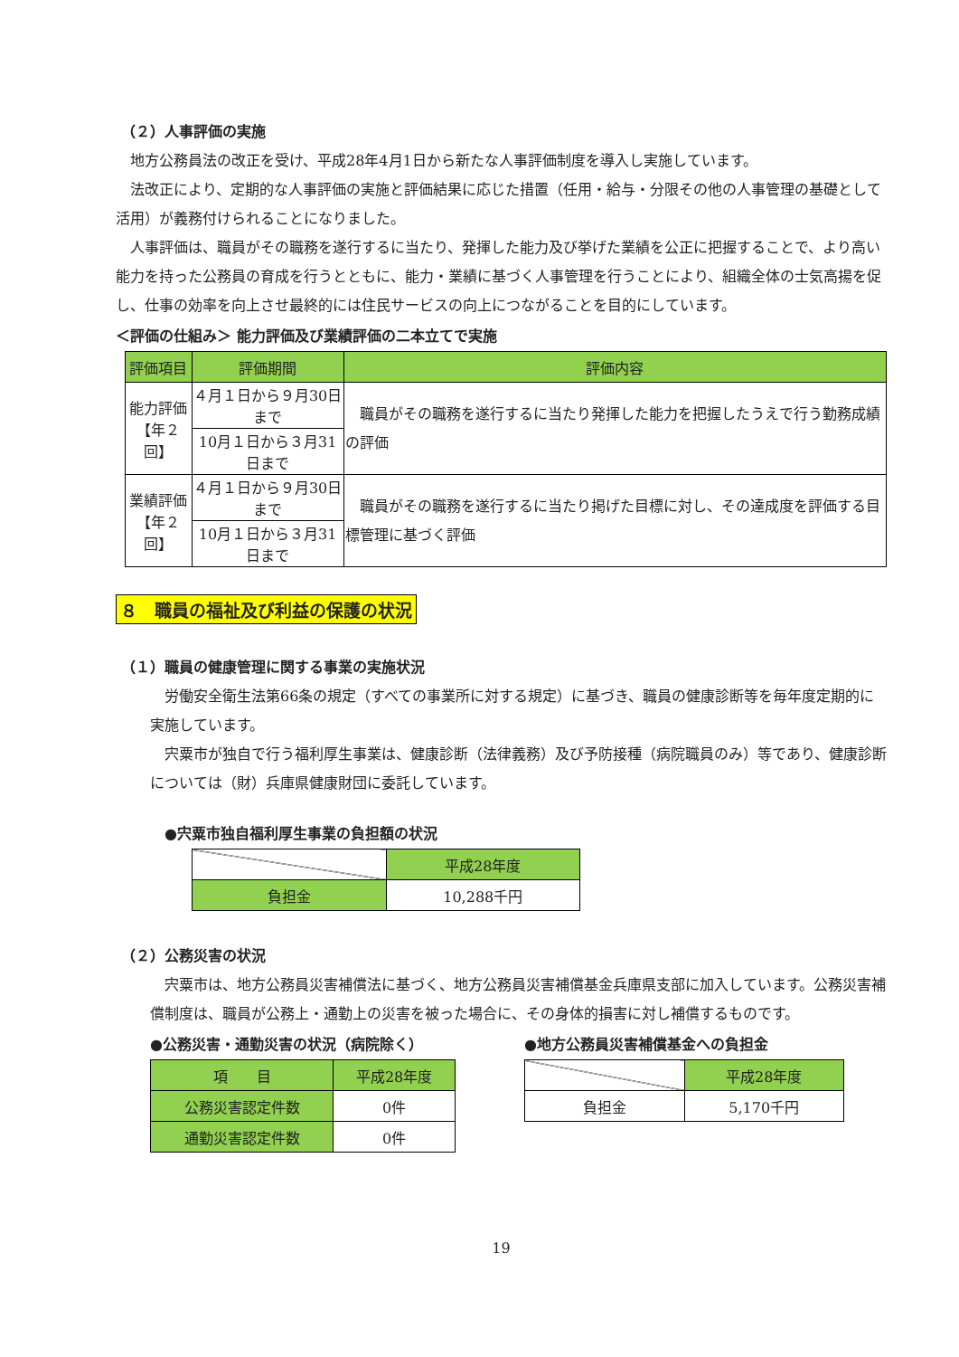（２）人事評価の実施
地方公務員法の改正を受け、平成28年4月1日から新たな人事評価制度を導入し実施しています。
法改正により、定期的な人事評価の実施と評価結果に応じた措置（任用・給与・分限その他の人事管理の基礎として活用）が義務付けられることになりました。
人事評価は、職員がその職務を遂行するに当たり、発揮した能力及び挙げた業績を公正に把握することで、より高い能力を持った公務員の育成を行うとともに、能力・業績に基づく人事管理を行うことにより、組織全体の士気高揚を促し、仕事の効率を向上させ最終的には住民サービスの向上につながることを目的にしています。
＜評価の仕組み＞ 能力評価及び業績評価の二本立てで実施
| 評価項目 | 評価期間 | 評価内容 |
| --- | --- | --- |
| 能力評価 【年２回】 | ４月１日から９月30日まで | 職員がその職務を遂行するに当たり発揮した能力を把握したうえで行う勤務成績の評価 |
| | 10月１日から３月31日まで | |
| 業績評価 【年２回】 | ４月１日から９月30日まで | 職員がその職務を遂行するに当たり掲げた目標に対し、その達成度を評価する目標管理に基づく評価 |
| | 10月１日から３月31日まで | |
８　職員の福祉及び利益の保護の状況
（１）職員の健康管理に関する事業の実施状況
労働安全衛生法第66条の規定（すべての事業所に対する規定）に基づき、職員の健康診断等を毎年度定期的に実施しています。
宍粟市が独自で行う福利厚生事業は、健康診断（法律義務）及び予防接種（病院職員のみ）等であり、健康診断については（財）兵庫県健康財団に委託しています。
●宍粟市独自福利厚生事業の負担額の状況
| | 平成28年度 |
| 負担金 | 10,288千円 |
（２）公務災害の状況
宍粟市は、地方公務員災害補償法に基づく、地方公務員災害補償基金兵庫県支部に加入しています。公務災害補償制度は、職員が公務上・通勤上の災害を被った場合に、その身体的損害に対し補償するものです。
●公務災害・通勤災害の状況（病院除く）
| 項 目 | 平成28年度 |
| 公務災害認定件数 | 0件 |
| 通勤災害認定件数 | 0件 |
●地方公務員災害補償基金への負担金
| | 平成28年度 |
| 負担金 | 5,170千円 |
19